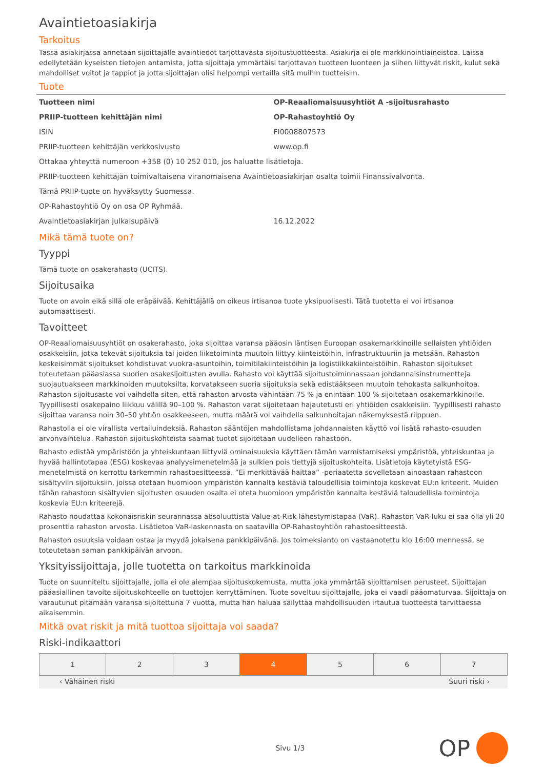Avaintietoasiakirja
Tarkoitus
Tässä asiakirjassa annetaan sijoittajalle avaintiedot tarjottavasta sijoitustuotteesta. Asiakirja ei ole markkinointiaineistoa. Laissa edellytetään kyseisten tietojen antamista, jotta sijoittaja ymmärtäisi tarjottavan tuotteen luonteen ja siihen liittyvät riskit, kulut sekä mahdolliset voitot ja tappiot ja jotta sijoittajan olisi helpompi vertailla sitä muihin tuotteisiin.
Tuote
| Tuotteen nimi | OP-Reaaliomaisuusyhtiöt A -sijoitusrahasto |
| PRIIP-tuotteen kehittäjän nimi | OP-Rahastoyhtiö Oy |
| ISIN | FI0008807573 |
| PRIIP-tuotteen kehittäjän verkkosivusto | www.op.fi |
| Ottakaa yhteyttä numeroon +358 (0) 10 252 010, jos haluatte lisätietoja. | |
| PRIIP-tuotteen kehittäjän toimivaltaisena viranomaisena Avaintietoasiakirjan osalta toimii Finanssivalvonta. | |
| Tämä PRIIP-tuote on hyväksytty Suomessa. | |
| OP-Rahastoyhtiö Oy on osa OP Ryhmää. | |
| Avaintietoasiakirjan julkaisupäivä | 16.12.2022 |
Mikä tämä tuote on?
Tyyppi
Tämä tuote on osakerahasto (UCITS).
Sijoitusaika
Tuote on avoin eikä sillä ole eräpäivää. Kehittäjällä on oikeus irtisanoa tuote yksipuolisesti. Tätä tuotetta ei voi irtisanoa automaattisesti.
Tavoitteet
OP-Reaaliomaisuusyhtiöt on osakerahasto, joka sijoittaa varansa pääosin läntisen Euroopan osakemarkkinoille sellaisten yhtiöiden osakkeisiin, jotka tekevät sijoituksia tai joiden liiketoiminta muutoin liittyy kiinteistöihin, infrastruktuuriin ja metsään. Rahaston keskeisimmät sijoitukset kohdistuvat vuokra-asuntoihin, toimitilakiinteistöihin ja logistiikkakiinteistöihin. Rahaston sijoitukset toteutetaan pääasiassa suorien osakesijoitusten avulla. Rahasto voi käyttää sijoitustoiminnassaan johdannaisinstrumentteja suojautuakseen markkinoiden muutoksilta, korvatakseen suoria sijoituksia sekä edistääkseen muutoin tehokasta salkunhoitoa. Rahaston sijoitusaste voi vaihdella siten, että rahaston arvosta vähintään 75 % ja enintään 100 % sijoitetaan osakemarkkinoille. Tyypillisesti osakepaino liikkuu välillä 90–100 %. Rahaston varat sijoitetaan hajautetusti eri yhtiöiden osakkeisiin. Tyypillisesti rahasto sijoittaa varansa noin 30–50 yhtiön osakkeeseen, mutta määrä voi vaihdella salkunhoitajan näkemyksestä riippuen.
Rahastolla ei ole virallista vertailuindeksiä. Rahaston sääntöjen mahdollistama johdannaisten käyttö voi lisätä rahasto-osuuden arvonvaihtelua. Rahaston sijoituskohteista saamat tuotot sijoitetaan uudelleen rahastoon.
Rahasto edistää ympäristöön ja yhteiskuntaan liittyviä ominaisuuksia käyttäen tämän varmistamiseksi ympäristöä, yhteiskuntaa ja hyvää hallintotapaa (ESG) koskevaa analyysimenetelmää ja sulkien pois tiettyjä sijoituskohteita. Lisätietoja käytetyistä ESG-menetelmistä on kerrottu tarkemmin rahastoesitteessä. ”Ei merkittävää haittaa” -periaatetta sovelletaan ainoastaan rahastoon sisältyviin sijoituksiin, joissa otetaan huomioon ympäristön kannalta kestäviä taloudellisia toimintoja koskevat EU:n kriteerit. Muiden tähän rahastoon sisältyvien sijoitusten osuuden osalta ei oteta huomioon ympäristön kannalta kestäviä taloudellisia toimintoja koskevia EU:n kriteerejä.
Rahasto noudattaa kokonaisriskin seurannassa absoluuttista Value-at-Risk lähestymistapaa (VaR). Rahaston VaR-luku ei saa olla yli 20 prosenttia rahaston arvosta. Lisätietoa VaR-laskennasta on saatavilla OP-Rahastoyhtiön rahastoesitteestä.
Rahaston osuuksia voidaan ostaa ja myydä jokaisena pankkipäivänä. Jos toimeksianto on vastaanotettu klo 16:00 mennessä, se toteutetaan saman pankkipäivän arvoon.
Yksityissijoittaja, jolle tuotetta on tarkoitus markkinoida
Tuote on suunniteltu sijoittajalle, jolla ei ole aiempaa sijoituskokemusta, mutta joka ymmärtää sijoittamisen perusteet. Sijoittajan pääasiallinen tavoite sijoituskohteelle on tuottojen kerryttäminen. Tuote soveltuu sijoittajalle, joka ei vaadi pääomaturvaa. Sijoittaja on varautunut pitämään varansa sijoitettuna 7 vuotta, mutta hän haluaa säilyttää mahdollisuuden irtautua tuotteesta tarvittaessa aikaisemmin.
Mitkä ovat riskit ja mitä tuottoa sijoittaja voi saada?
Riski-indikaattori
| 1 | 2 | 3 | 4 | 5 | 6 | 7 |
‹ Vähäinen riski Suuri riski ›
Sivu 1/3 OP